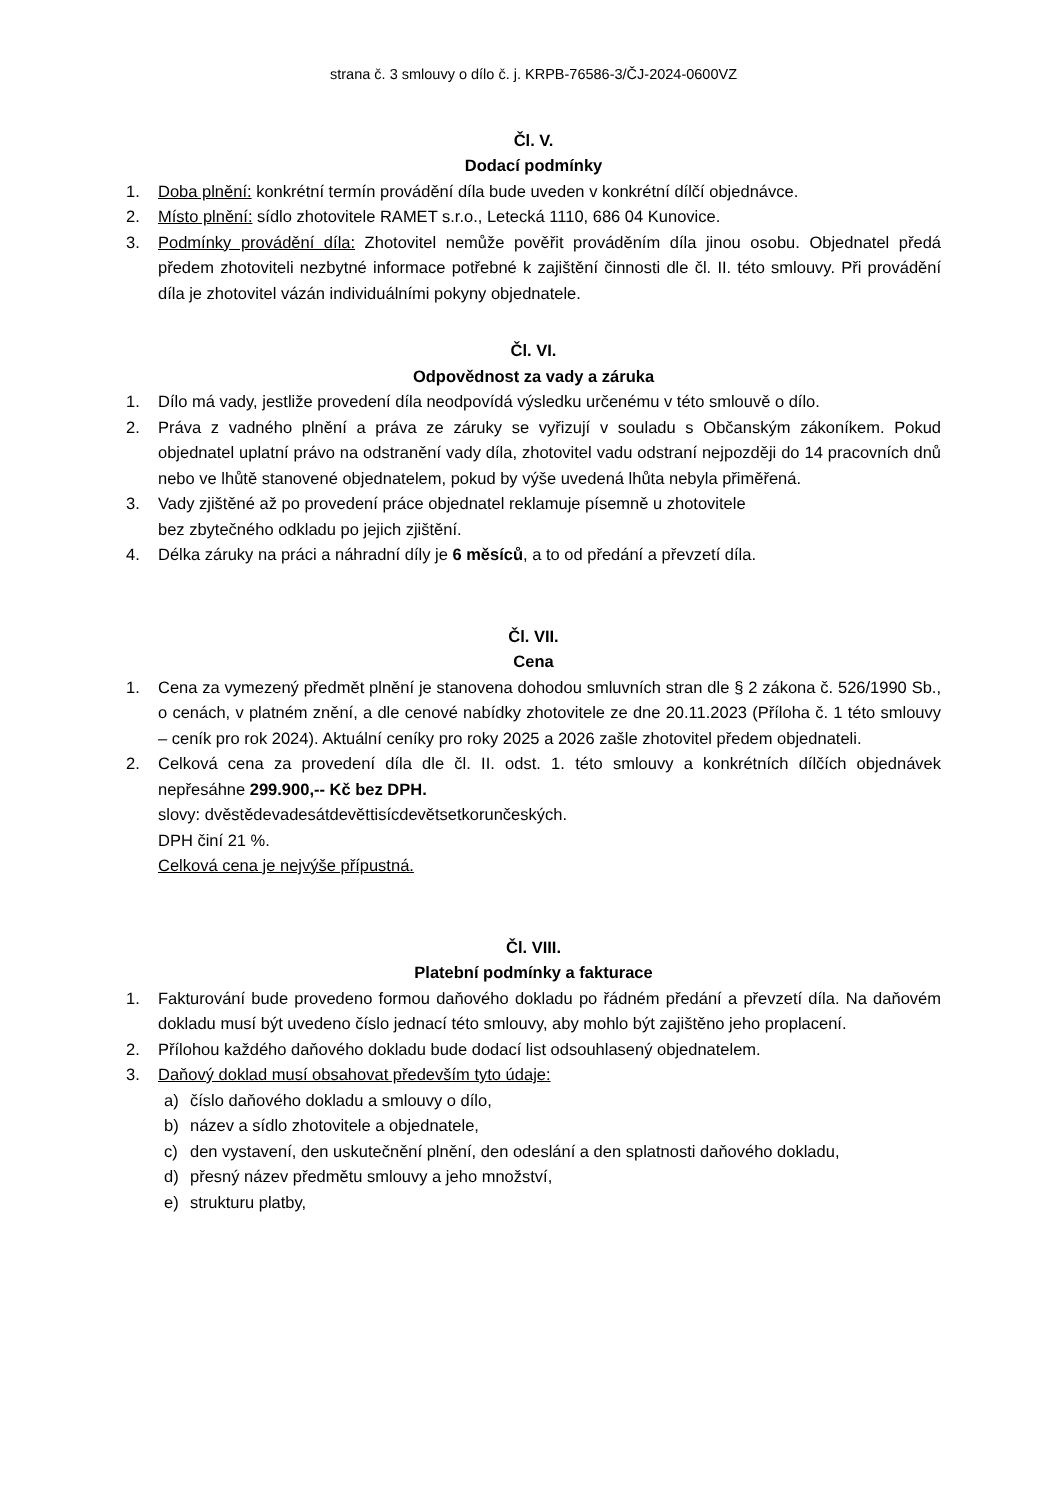strana č. 3 smlouvy o dílo č. j. KRPB-76586-3/ČJ-2024-0600VZ
Čl. V.
Dodací podmínky
1. Doba plnění: konkrétní termín provádění díla bude uveden v konkrétní dílčí objednávce.
2. Místo plnění: sídlo zhotovitele RAMET s.r.o., Letecká 1110, 686 04 Kunovice.
3. Podmínky provádění díla: Zhotovitel nemůže pověřit prováděním díla jinou osobu. Objednatel předá předem zhotoviteli nezbytné informace potřebné k zajištění činnosti dle čl. II. této smlouvy. Při provádění díla je zhotovitel vázán individuálními pokyny objednatele.
Čl. VI.
Odpovědnost za vady a záruka
1. Dílo má vady, jestliže provedení díla neodpovídá výsledku určenému v této smlouvě o dílo.
2. Práva z vadného plnění a práva ze záruky se vyřizují v souladu s Občanským zákoníkem. Pokud objednatel uplatní právo na odstranění vady díla, zhotovitel vadu odstraní nejpozději do 14 pracovních dnů nebo ve lhůtě stanovené objednatelem, pokud by výše uvedená lhůta nebyla přiměřená.
3. Vady zjištěné až po provedení práce objednatel reklamuje písemně u zhotovitele
bez zbytečného odkladu po jejich zjištění.
4. Délka záruky na práci a náhradní díly je 6 měsíců, a to od předání a převzetí díla.
Čl. VII.
Cena
1. Cena za vymezený předmět plnění je stanovena dohodou smluvních stran dle § 2 zákona č. 526/1990 Sb., o cenách, v platném znění, a dle cenové nabídky zhotovitele ze dne 20.11.2023 (Příloha č. 1 této smlouvy – ceník pro rok 2024). Aktuální ceníky pro roky 2025 a 2026 zašle zhotovitel předem objednateli.
2. Celková cena za provedení díla dle čl. II. odst. 1. této smlouvy a konkrétních dílčích objednávek nepřesáhne 299.900,-- Kč bez DPH.
slovy: dvěstědevadesátdevěttisícdevětsetkorunčeských.
DPH činí 21 %.
Celková cena je nejvýše přípustná.
Čl. VIII.
Platební podmínky a fakturace
1. Fakturování bude provedeno formou daňového dokladu po řádném předání a převzetí díla. Na daňovém dokladu musí být uvedeno číslo jednací této smlouvy, aby mohlo být zajištěno jeho proplacení.
2. Přílohou každého daňového dokladu bude dodací list odsouhlasený objednatelem.
3. Daňový doklad musí obsahovat především tyto údaje:
a) číslo daňového dokladu a smlouvy o dílo,
b) název a sídlo zhotovitele a objednatele,
c) den vystavení, den uskutečnění plnění, den odeslání a den splatnosti daňového dokladu,
d) přesný název předmětu smlouvy a jeho množství,
e) strukturu platby,